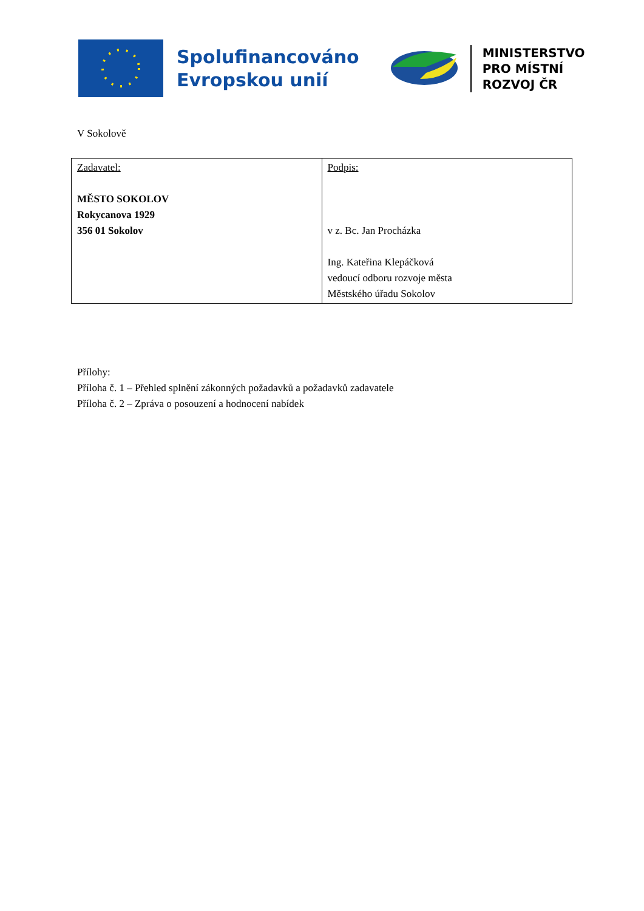Spolufinancováno
Evropskou unií
MINISTERSTVO
PRO MÍSTNÍ
ROZVOJ ČR
V Sokolově
| Zadavatel: MĚSTO SOKOLOV Rokycanova 1929 356 01 Sokolov | Podpis: v z. Bc. Jan Procházka Ing. Kateřina Klepáčková vedoucí odboru rozvoje města Městského úřadu Sokolov |
Přílohy:
Příloha č. 1 – Přehled splnění zákonných požadavků a požadavků zadavatele
Příloha č. 2 – Zpráva o posouzení a hodnocení nabídek